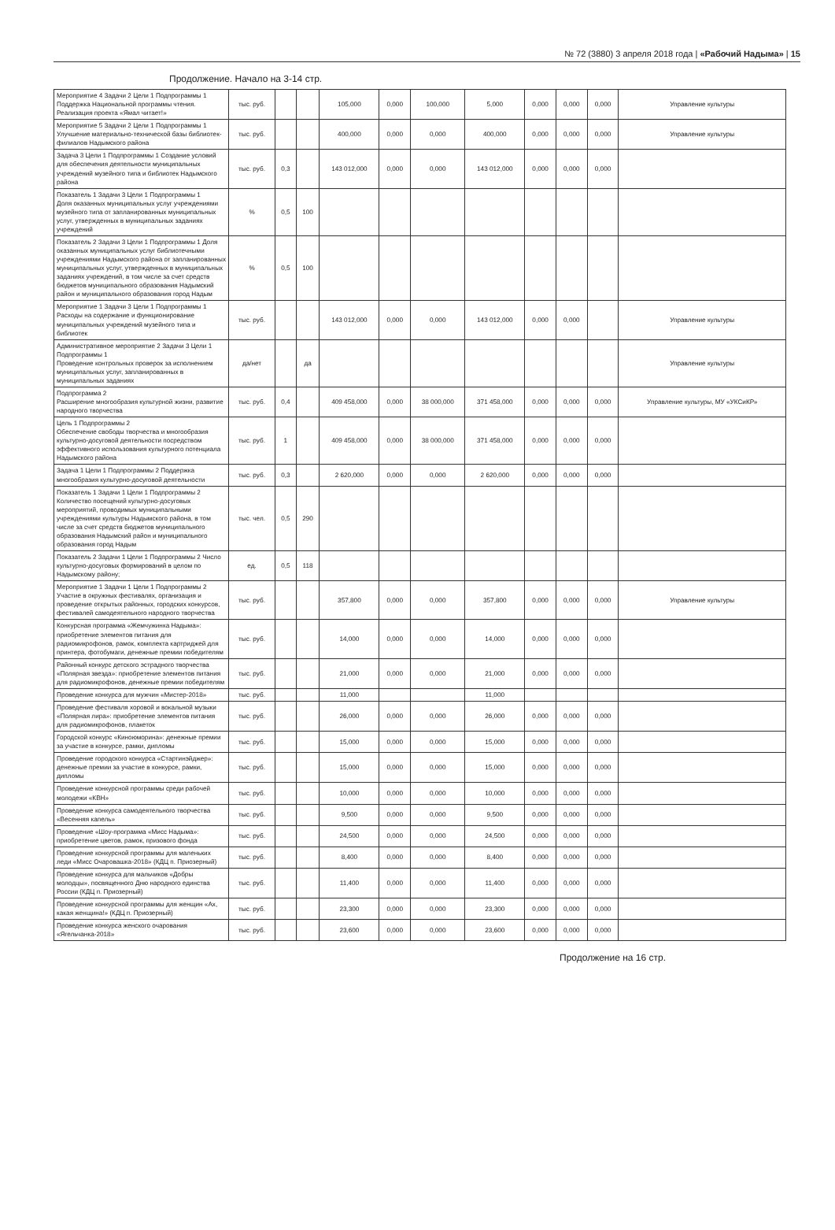№ 72 (3880) 3 апреля 2018 года | «Рабочий Надыма» | 15
Продолжение. Начало на 3-14 стр.
| Мероприятие 4 Задачи 2 Цели 1 Подпрограммы 1 Поддержка Национальной программы чтения. Реализация проекта «Ямал читает!» | тыс. руб. | | | 105,000 | 0,000 | 100,000 | 5,000 | 0,000 | 0,000 | 0,000 | Управление культуры |
| Мероприятие 5 Задачи 2 Цели 1 Подпрограммы 1 Улучшение материально-технической базы библиотек-филиалов Надымского района | тыс. руб. | | | 400,000 | 0,000 | 0,000 | 400,000 | 0,000 | 0,000 | 0,000 | Управление культуры |
| Задача 3 Цели 1 Подпрограммы 1 Создание условий для обеспечения деятельности муниципальных учреждений музейного типа и библиотек Надымского района | тыс. руб. | 0,3 | | 143 012,000 | 0,000 | 0,000 | 143 012,000 | 0,000 | 0,000 | 0,000 | |
| Показатель 1 Задачи 3 Цели 1 Подпрограммы 1 Доля оказанных муниципальных услуг учреждениями музейного типа от запланированных муниципальных услуг, утвержденных в муниципальных заданиях учреждений | % | 0,5 | 100 | | | | | | | | |
| Показатель 2 Задачи 3 Цели 1 Подпрограммы 1 Доля оказанных муниципальных услуг библиотечными учреждениями Надымского района от запланированных муниципальных услуг, утвержденных в муниципальных заданиях учреждений, в том числе за счет средств бюджетов муниципального образования Надымский район и муниципального образования город Надым | % | 0,5 | 100 | | | | | | | | |
| Мероприятие 1 Задачи 3 Цели 1 Подпрограммы 1 Расходы на содержание и функционирование муниципальных учреждений музейного типа и библиотек | тыс. руб. | | | 143 012,000 | 0,000 | 0,000 | 143 012,000 | 0,000 | 0,000 | | Управление культуры |
| Административное мероприятие 2 Задачи 3 Цели 1 Подпрограммы 1 Проведение контрольных проверок за исполнением муниципальных услуг, запланированных в муниципальных заданиях | да/нет | | да | | | | | | | | Управление культуры |
| Подпрограмма 2 Расширение многообразия культурной жизни, развитие народного творчества | тыс. руб. | 0,4 | | 409 458,000 | 0,000 | 38 000,000 | 371 458,000 | 0,000 | 0,000 | 0,000 | Управление культуры, МУ «УКСиКР» |
| Цель 1 Подпрограммы 2 Обеспечение свободы творчества и многообразия культурно-досуговой деятельности посредством эффективного использования культурного потенциала Надымского района | тыс. руб. | 1 | | 409 458,000 | 0,000 | 38 000,000 | 371 458,000 | 0,000 | 0,000 | 0,000 | |
| Задача 1 Цели 1 Подпрограммы 2 Поддержка многообразия культурно-досуговой деятельности | тыс. руб. | 0,3 | | 2 620,000 | 0,000 | 0,000 | 2 620,000 | 0,000 | 0,000 | 0,000 | |
| Показатель 1 Задачи 1 Цели 1 Подпрограммы 2 Количество посещений культурно-досуговых мероприятий, проводимых муниципальными учреждениями культуры Надымского района, в том числе за счет средств бюджетов муниципального образования Надымский район и муниципального образования город Надым | тыс. чел. | 0,5 | 290 | | | | | | | | |
| Показатель 2 Задачи 1 Цели 1 Подпрограммы 2 Число культурно-досуговых формирований в целом по Надымскому району; | ед. | 0,5 | 118 | | | | | | | | |
| Мероприятие 1 Задачи 1 Цели 1 Подпрограммы 2 Участие в окружных фестивалях, организация и проведение открытых районных, городских конкурсов, фестивалей самодеятельного народного творчества | тыс. руб. | | | 357,800 | 0,000 | 0,000 | 357,800 | 0,000 | 0,000 | 0,000 | Управление культуры |
| Конкурсная программа «Жемчужинка Надыма»: приобретение элементов питания для радиомикрофонов, рамок, комплекта картриджей для принтера, фотобумаги, денежные премии победителям | тыс. руб. | | | 14,000 | 0,000 | 0,000 | 14,000 | 0,000 | 0,000 | 0,000 | |
| Районный конкурс детского эстрадного творчества «Полярная звезда»: приобретение элементов питания для радиомикрофонов, денежные премии победителям | тыс. руб. | | | 21,000 | 0,000 | 0,000 | 21,000 | 0,000 | 0,000 | 0,000 | |
| Проведение конкурса для мужчин «Мистер-2018» | тыс. руб. | | | 11,000 | | | 11,000 | | | | |
| Проведение фестиваля хоровой и вокальной музыки «Полярная лира»: приобретение элементов питания для радиомикрофонов, плакеток | тыс. руб. | | | 26,000 | 0,000 | 0,000 | 26,000 | 0,000 | 0,000 | 0,000 | |
| Городской конкурс «Киноюморина»: денежные премии за участие в конкурсе, рамки, дипломы | тыс. руб. | | | 15,000 | 0,000 | 0,000 | 15,000 | 0,000 | 0,000 | 0,000 | |
| Проведение городского конкурса «Стартинэйджер»: денежные премии за участие в конкурсе, рамки, дипломы | тыс. руб. | | | 15,000 | 0,000 | 0,000 | 15,000 | 0,000 | 0,000 | 0,000 | |
| Проведение конкурсной программы среди рабочей молодежи «КВН» | тыс. руб. | | | 10,000 | 0,000 | 0,000 | 10,000 | 0,000 | 0,000 | 0,000 | |
| Проведение конкурса самодеятельного творчества «Весенняя капель» | тыс. руб. | | | 9,500 | 0,000 | 0,000 | 9,500 | 0,000 | 0,000 | 0,000 | |
| Проведение «Шоу-программа «Мисс Надыма»: приобретение цветов, рамок, призового фонда | тыс. руб. | | | 24,500 | 0,000 | 0,000 | 24,500 | 0,000 | 0,000 | 0,000 | |
| Проведение конкурсной программы для маленьких леди «Мисс Очаровашка-2018» (КДЦ п. Приозерный) | тыс. руб. | | | 8,400 | 0,000 | 0,000 | 8,400 | 0,000 | 0,000 | 0,000 | |
| Проведение конкурса для мальчиков «Добры молодцы», посвященного Дню народного единства России (КДЦ п. Приозерный) | тыс. руб. | | | 11,400 | 0,000 | 0,000 | 11,400 | 0,000 | 0,000 | 0,000 | |
| Проведение конкурсной программы для женщин «Ах, какая женщина!» (КДЦ п. Приозерный) | тыс. руб. | | | 23,300 | 0,000 | 0,000 | 23,300 | 0,000 | 0,000 | 0,000 | |
| Проведение конкурса женского очарования «Ягельчанка-2018» | тыс. руб. | | | 23,600 | 0,000 | 0,000 | 23,600 | 0,000 | 0,000 | 0,000 | |
Продолжение на 16 стр.